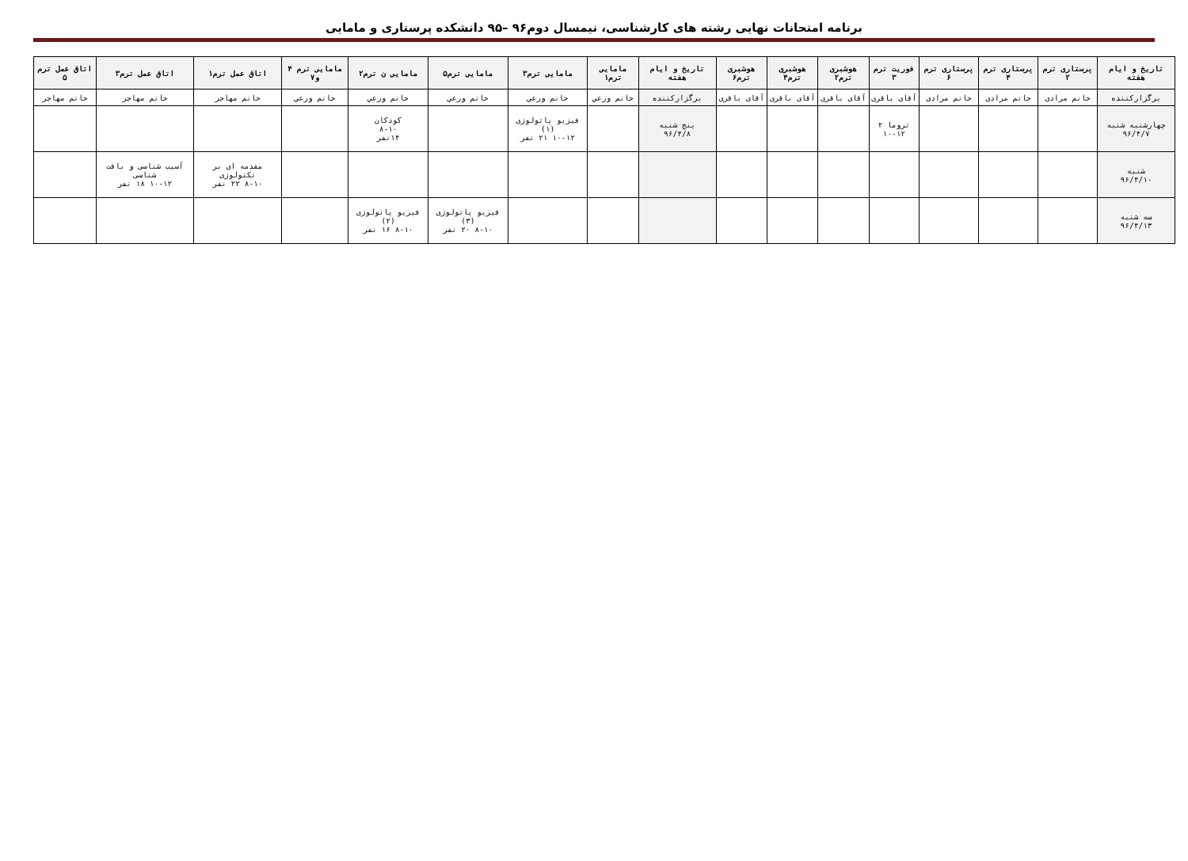برنامه امتحانات نهایی رشته های کارشناسی، نیمسال دوم۹۶ –۹۵ دانشکده پرستاری و مامایی
| تاریخ و ایام هفته | پرستاری ترم ۲ | پرستاری ترم ۴ | پرستاری ترم ۶ | فوریت ترم ۳ | هوشبری ترم۲ | هوشبری ترم۴ | هوشبری ترم۶ | تاریخ و ایام هفته | مامایی ترم۱ | مامایی ترم۳ | مامایی ترم۵ | مامایی ن ترم۲ | مامایی ترم ۴ و۷ | اتاق عمل ترم۱ | اتاق عمل ترم۳ | اتاق عمل ترم ۵ |
| --- | --- | --- | --- | --- | --- | --- | --- | --- | --- | --- | --- | --- | --- | --- | --- | --- |
| برگزارکننده | خانم مرادی | خانم مرادی | خانم مرادی | آقای باقری | آقای باقری | آقای باقری | آقای باقری | برگزارکننده | خانم ورعي | خانم ورعي | خانم ورعي | خانم ورعي | خانم ورعي | خانم مهاجر | خانم مهاجر | خانم مهاجر |
| چهارشنبه شنبه ۹۶/۴/۷ | | | | تروما ۲ ۱۰-۱۲ | | | | پنج شنبه ۹۶/۴/۸ | | فیزیو پاتولوژی (۱) ۱۰-۱۲ ۲۱ نفر | | کودکان ۸-۱۰ ۱۴نفر | | | | |
| شنبه ۹۶/۴/۱۰ | | | | | | | | | | | | | | مقدمه ای بر تکنولوژی ۸-۱۰ ۲۲ نفر | آسیب شناسی و بافت شناسی ۱۰-۱۲ ۱۸ نفر | |
| سه شنبه ۹۶/۴/۱۳ | | | | | | | | | | | فیزیو پاتولوژی (۳) ۸-۱۰ ۲۰ نفر | فیزیو پاتولوژی (۲) ۸-۱۰ ۱۶ نفر | | | | |